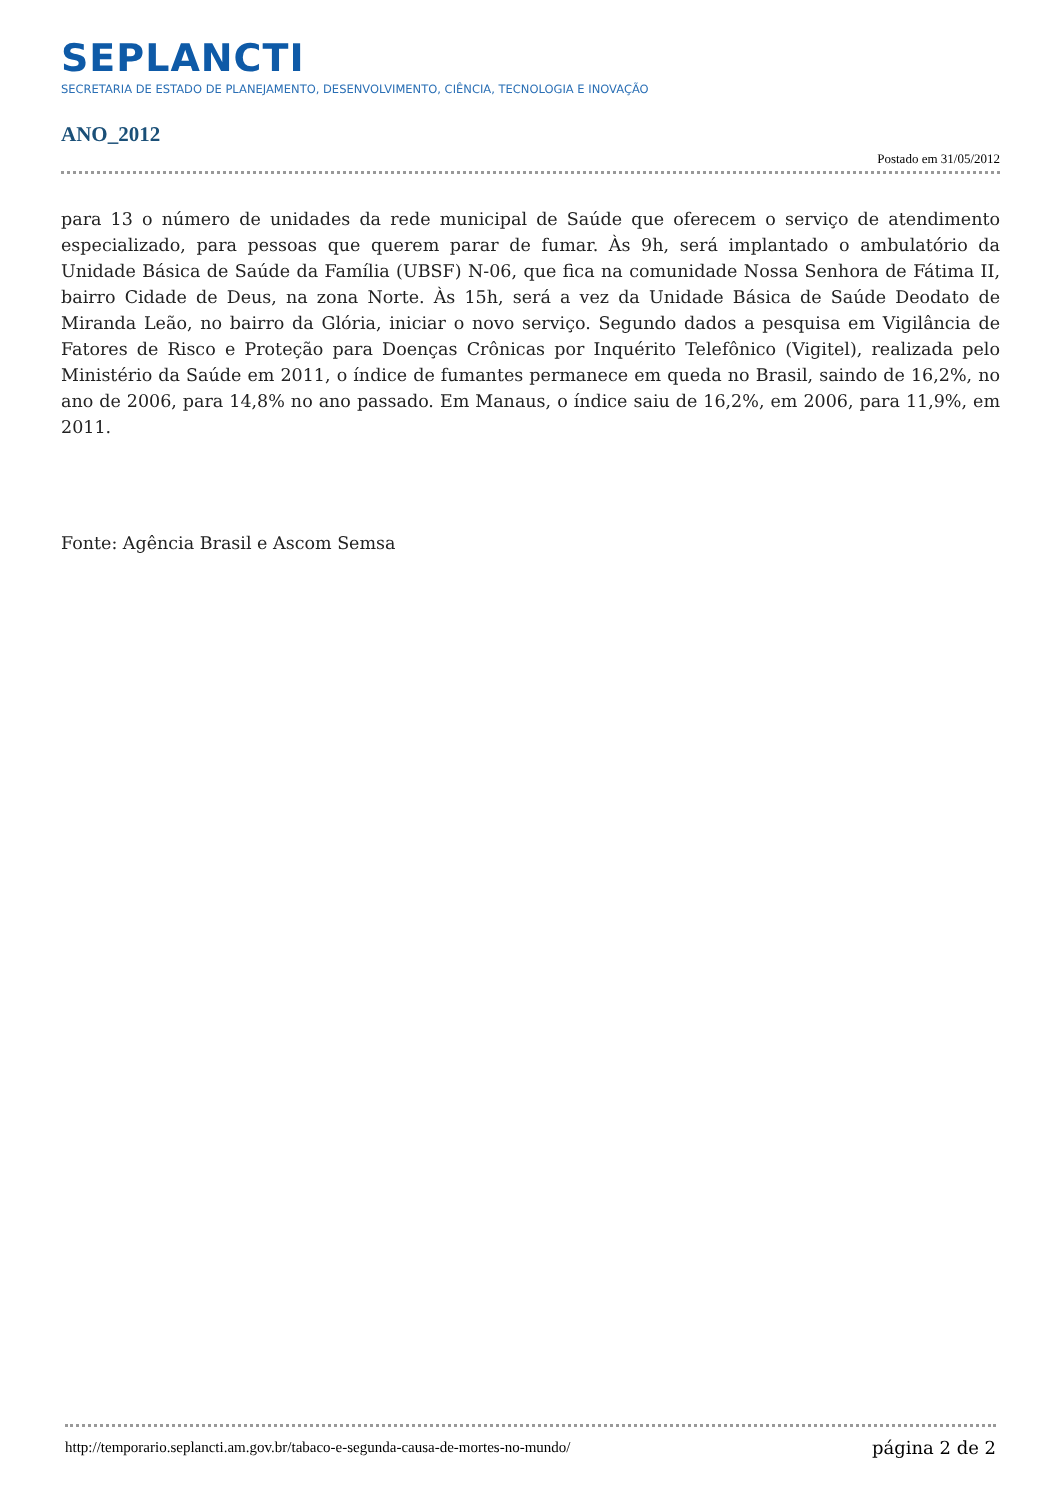SEPLANCTI
SECRETARIA DE ESTADO DE PLANEJAMENTO, DESENVOLVIMENTO, CIÊNCIA, TECNOLOGIA E INOVAÇÃO
ANO_2012
Postado em 31/05/2012
para 13 o número de unidades da rede municipal de Saúde que oferecem o serviço de atendimento especializado, para pessoas que querem parar de fumar. Às 9h, será implantado o ambulatório da Unidade Básica de Saúde da Família (UBSF) N-06, que fica na comunidade Nossa Senhora de Fátima II, bairro Cidade de Deus, na zona Norte. Às 15h, será a vez da Unidade Básica de Saúde Deodato de Miranda Leão, no bairro da Glória, iniciar o novo serviço. Segundo dados a pesquisa em Vigilância de Fatores de Risco e Proteção para Doenças Crônicas por Inquérito Telefônico (Vigitel), realizada pelo Ministério da Saúde em 2011, o índice de fumantes permanece em queda no Brasil, saindo de 16,2%, no ano de 2006, para 14,8% no ano passado. Em Manaus, o índice saiu de 16,2%, em 2006, para 11,9%, em 2011.
Fonte: Agência Brasil e Ascom Semsa
http://temporario.seplancti.am.gov.br/tabaco-e-segunda-causa-de-mortes-no-mundo/ página 2 de 2